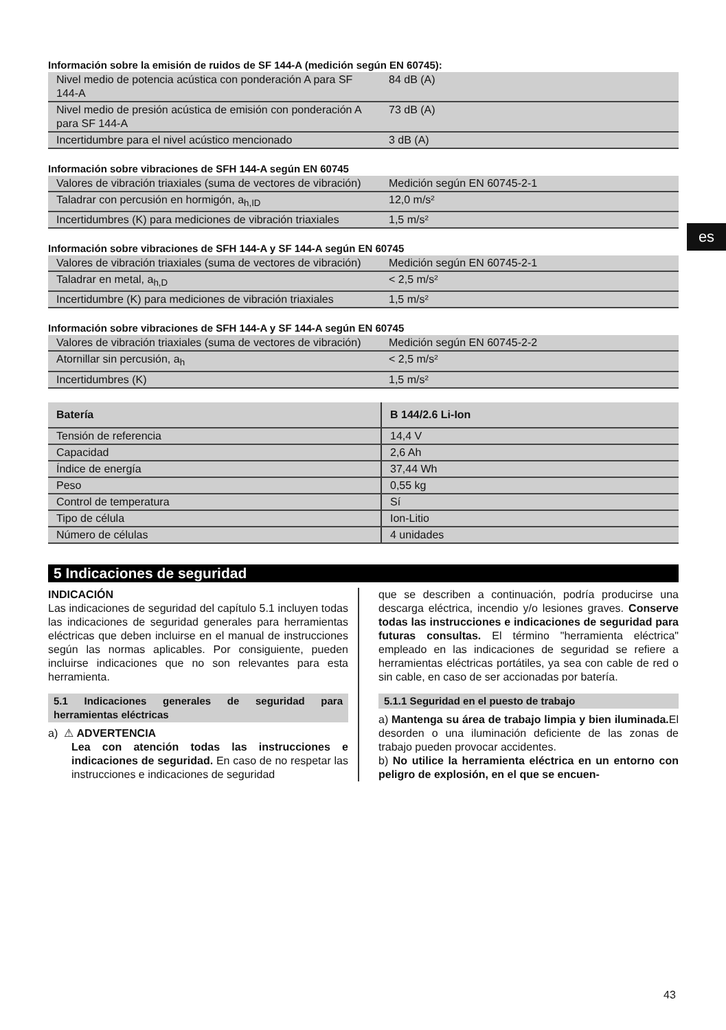es
Información sobre la emisión de ruidos de SF 144-A (medición según EN 60745):
| Nivel medio de potencia acústica con ponderación A para SF 144-A | 84 dB (A) |
| Nivel medio de presión acústica de emisión con ponderación A para SF 144-A | 73 dB (A) |
| Incertidumbre para el nivel acústico mencionado | 3 dB (A) |
Información sobre vibraciones de SFH 144-A según EN 60745
| Valores de vibración triaxiales (suma de vectores de vibración) | Medición según EN 60745-2-1 |
| Taladrar con percusión en hormigón, a<sub>h,ID</sub> | 12,0 m/s² |
| Incertidumbres (K) para mediciones de vibración triaxiales | 1,5 m/s² |
Información sobre vibraciones de SFH 144-A y SF 144-A según EN 60745
| Valores de vibración triaxiales (suma de vectores de vibración) | Medición según EN 60745-2-1 |
| Taladrar en metal, a<sub>h,D</sub> | < 2,5 m/s² |
| Incertidumbre (K) para mediciones de vibración triaxiales | 1,5 m/s² |
Información sobre vibraciones de SFH 144-A y SF 144-A según EN 60745
| Valores de vibración triaxiales (suma de vectores de vibración) | Medición según EN 60745-2-2 |
| Atornillar sin percusión, a<sub>h</sub> | < 2,5 m/s² |
| Incertidumbres (K) | 1,5 m/s² |
| Batería | B 144/2.6 Li-Ion |
| --- | --- |
| Tensión de referencia | 14,4 V |
| Capacidad | 2,6 Ah |
| Índice de energía | 37,44 Wh |
| Peso | 0,55 kg |
| Control de temperatura | Sí |
| Tipo de célula | Ion-Litio |
| Número de células | 4 unidades |
5 Indicaciones de seguridad
INDICACIÓN
Las indicaciones de seguridad del capítulo 5.1 incluyen todas las indicaciones de seguridad generales para herramientas eléctricas que deben incluirse en el manual de instrucciones según las normas aplicables. Por consiguiente, pueden incluirse indicaciones que no son relevantes para esta herramienta.
5.1 Indicaciones generales de seguridad para herramientas eléctricas
a) ⚠ ADVERTENCIA
Lea con atención todas las instrucciones e indicaciones de seguridad. En caso de no respetar las instrucciones e indicaciones de seguridad
que se describen a continuación, podría producirse una descarga eléctrica, incendio y/o lesiones graves. Conserve todas las instrucciones e indicaciones de seguridad para futuras consultas. El término "herramienta eléctrica" empleado en las indicaciones de seguridad se refiere a herramientas eléctricas portátiles, ya sea con cable de red o sin cable, en caso de ser accionadas por batería.
5.1.1 Seguridad en el puesto de trabajo
a) Mantenga su área de trabajo limpia y bien iluminada. El desorden o una iluminación deficiente de las zonas de trabajo pueden provocar accidentes.
b) No utilice la herramienta eléctrica en un entorno con peligro de explosión, en el que se encuen-
43